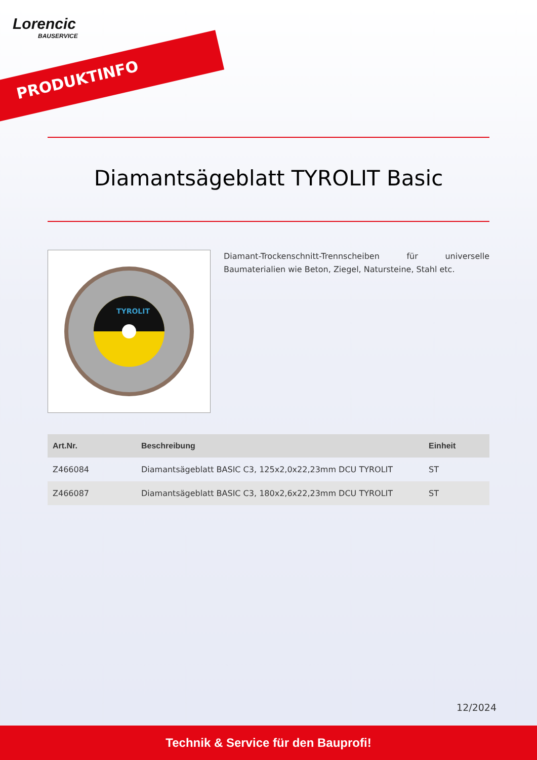Lorencic
BAUSERVICE
PRODUKTINFO
Diamantsägeblatt TYROLIT Basic
TYROLIT
Diamant-Trockenschnitt-Trennscheiben für universelle Baumaterialien wie Beton, Ziegel, Natursteine, Stahl etc.
| Art.Nr. | Beschreibung | Einheit |
| --- | --- | --- |
| Z466084 | Diamantsägeblatt BASIC C3, 125x2,0x22,23mm DCU TYROLIT | ST |
| Z466087 | Diamantsägeblatt BASIC C3, 180x2,6x22,23mm DCU TYROLIT | ST |
12/2024
Technik & Service für den Bauprofi!